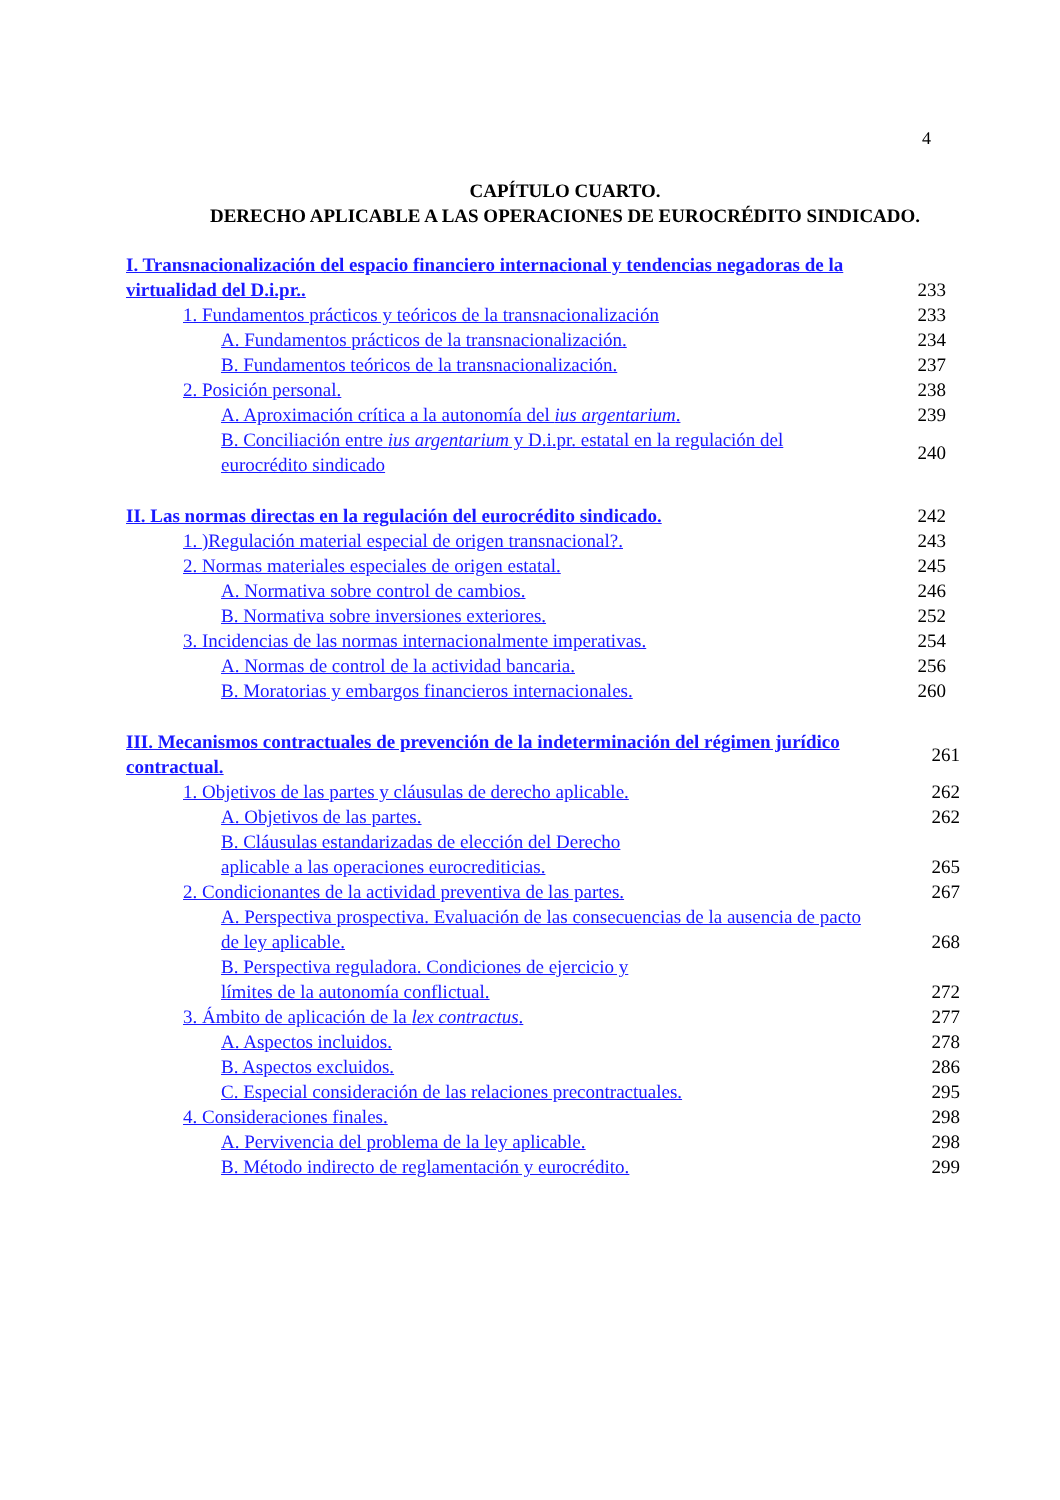4
CAPÍTULO CUARTO.
DERECHO APLICABLE A LAS OPERACIONES DE EUROCRÉDITO SINDICADO.
I. Transnacionalización del espacio financiero internacional y tendencias negadoras de la virtualidad del D.i.pr.. 233
1. Fundamentos prácticos y teóricos de la transnacionalización 233
A. Fundamentos prácticos de la transnacionalización. 234
B. Fundamentos teóricos de la transnacionalización. 237
2. Posición personal. 238
A. Aproximación crítica a la autonomía del ius argentarium. 239
B. Conciliación entre ius argentarium y D.i.pr. estatal en la regulación del eurocrédito sindicado 240
II. Las normas directas en la regulación del eurocrédito sindicado. 242
1. )Regulación material especial de origen transnacional?. 243
2. Normas materiales especiales de origen estatal. 245
A. Normativa sobre control de cambios. 246
B. Normativa sobre inversiones exteriores. 252
3. Incidencias de las normas internacionalmente imperativas. 254
A. Normas de control de la actividad bancaria. 256
B. Moratorias y embargos financieros internacionales. 260
III. Mecanismos contractuales de prevención de la indeterminación del régimen jurídico contractual. 261
1. Objetivos de las partes y cláusulas de derecho aplicable. 262
A. Objetivos de las partes. 262
B. Cláusulas estandarizadas de elección del Derecho
aplicable a las operaciones eurocrediticias. 265
2. Condicionantes de la actividad preventiva de las partes. 267
A. Perspectiva prospectiva. Evaluación de las consecuencias de la ausencia de pacto de ley aplicable. 268
B. Perspectiva reguladora. Condiciones de ejercicio y
límites de la autonomía conflictual. 272
3. Ámbito de aplicación de la lex contractus. 277
A. Aspectos incluidos. 278
B. Aspectos excluidos. 286
C. Especial consideración de las relaciones precontractuales. 295
4. Consideraciones finales. 298
A. Pervivencia del problema de la ley aplicable. 298
B. Método indirecto de reglamentación y eurocrédito. 299